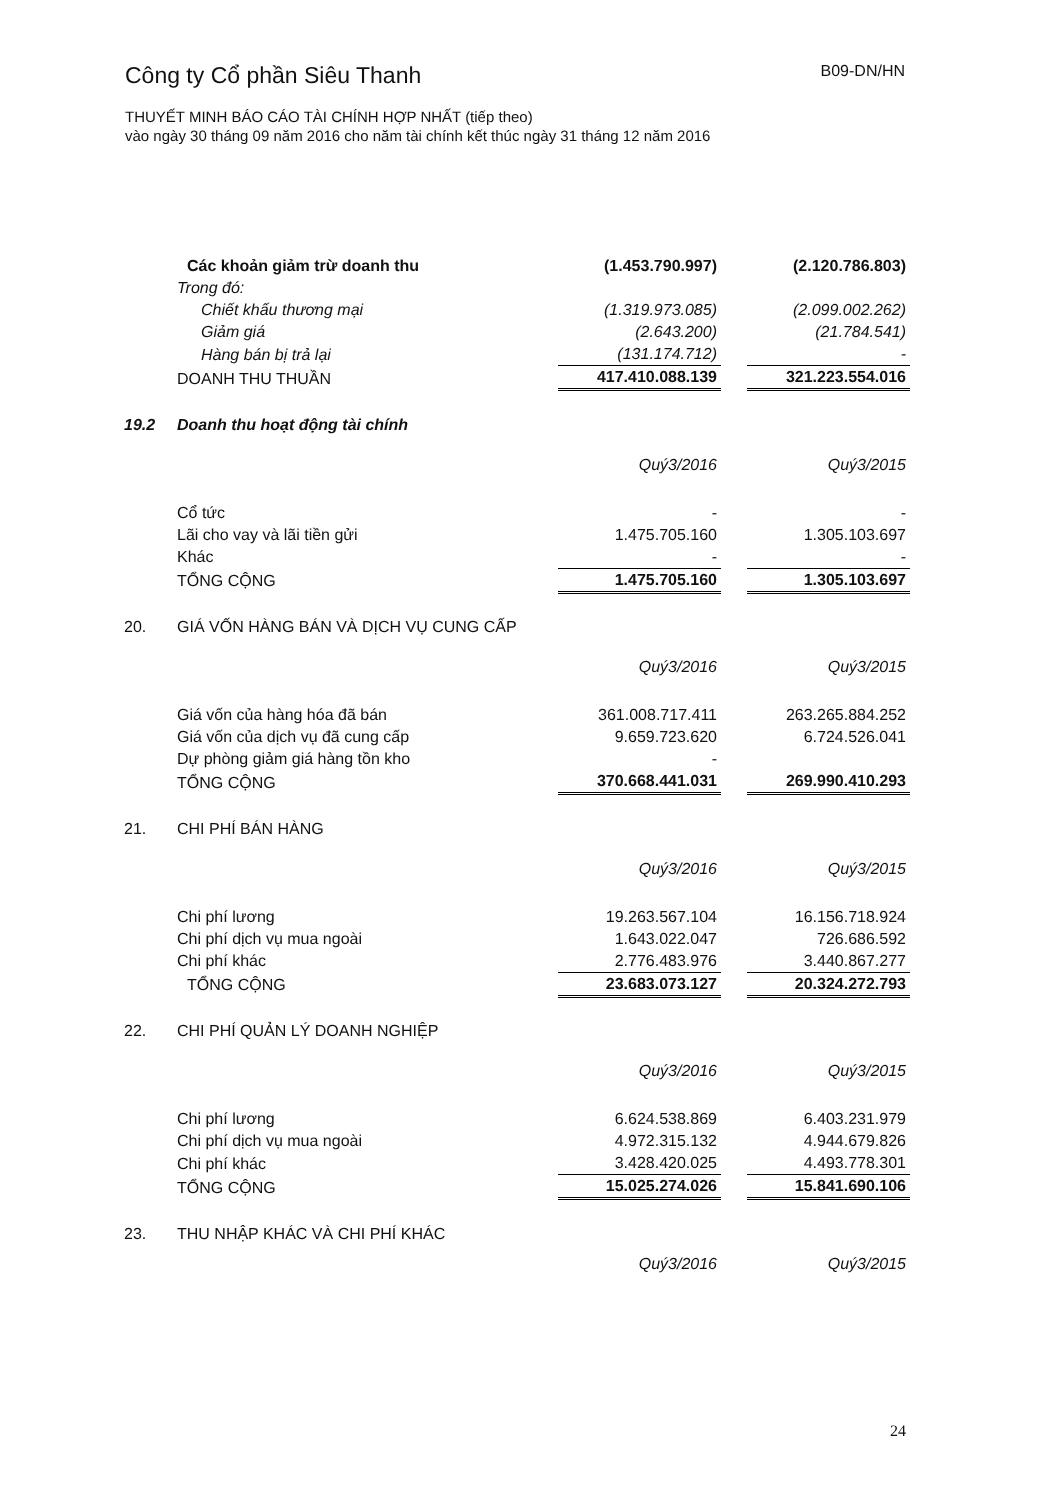Công ty Cổ phần Siêu Thanh B09-DN/HN
THUYẾT MINH BÁO CÁO TÀI CHÍNH HỢP NHẤT (tiếp theo)
vào ngày 30 tháng 09 năm 2016 cho năm tài chính kết thúc ngày 31 tháng 12 năm 2016
| | Các khoản giảm trừ doanh thu | (1.453.790.997) | | (2.120.786.803) |
| | Trong đó: | | | |
| | Chiết khấu thương mại | (1.319.973.085) | | (2.099.002.262) |
| | Giảm giá | (2.643.200) | | (21.784.541) |
| | Hàng bán bị trả lại | (131.174.712) | | - |
| | DOANH THU THUẦN | 417.410.088.139 | | 321.223.554.016 |
| 19.2 | Doanh thu hoạt động tài chính | | | |
| | | Quý3/2016 | | Quý3/2015 |
| | Cổ tức | - | | - |
| | Lãi cho vay và lãi tiền gửi | 1.475.705.160 | | 1.305.103.697 |
| | Khác | - | | - |
| | TỔNG CỘNG | 1.475.705.160 | | 1.305.103.697 |
| 20. | GIÁ VỐN HÀNG BÁN VÀ DỊCH VỤ CUNG CẤP | | | |
| | | Quý3/2016 | | Quý3/2015 |
| | Giá vốn của hàng hóa đã bán | 361.008.717.411 | | 263.265.884.252 |
| | Giá vốn của dịch vụ đã cung cấp | 9.659.723.620 | | 6.724.526.041 |
| | Dự phòng giảm giá hàng tồn kho | - | | |
| | TỔNG CỘNG | 370.668.441.031 | | 269.990.410.293 |
| 21. | CHI PHÍ BÁN HÀNG | | | |
| | | Quý3/2016 | | Quý3/2015 |
| | Chi phí lương | 19.263.567.104 | | 16.156.718.924 |
| | Chi phí dịch vụ mua ngoài | 1.643.022.047 | | 726.686.592 |
| | Chi phí khác | 2.776.483.976 | | 3.440.867.277 |
| | TỔNG CỘNG | 23.683.073.127 | | 20.324.272.793 |
| 22. | CHI PHÍ QUẢN LÝ DOANH NGHIỆP | | | |
| | | Quý3/2016 | | Quý3/2015 |
| | Chi phí lương | 6.624.538.869 | | 6.403.231.979 |
| | Chi phí dịch vụ mua ngoài | 4.972.315.132 | | 4.944.679.826 |
| | Chi phí khác | 3.428.420.025 | | 4.493.778.301 |
| | TỔNG CỘNG | 15.025.274.026 | | 15.841.690.106 |
| 23. | THU NHẬP KHÁC VÀ CHI PHÍ KHÁC | | | |
| | | Quý3/2016 | | Quý3/2015 |
24